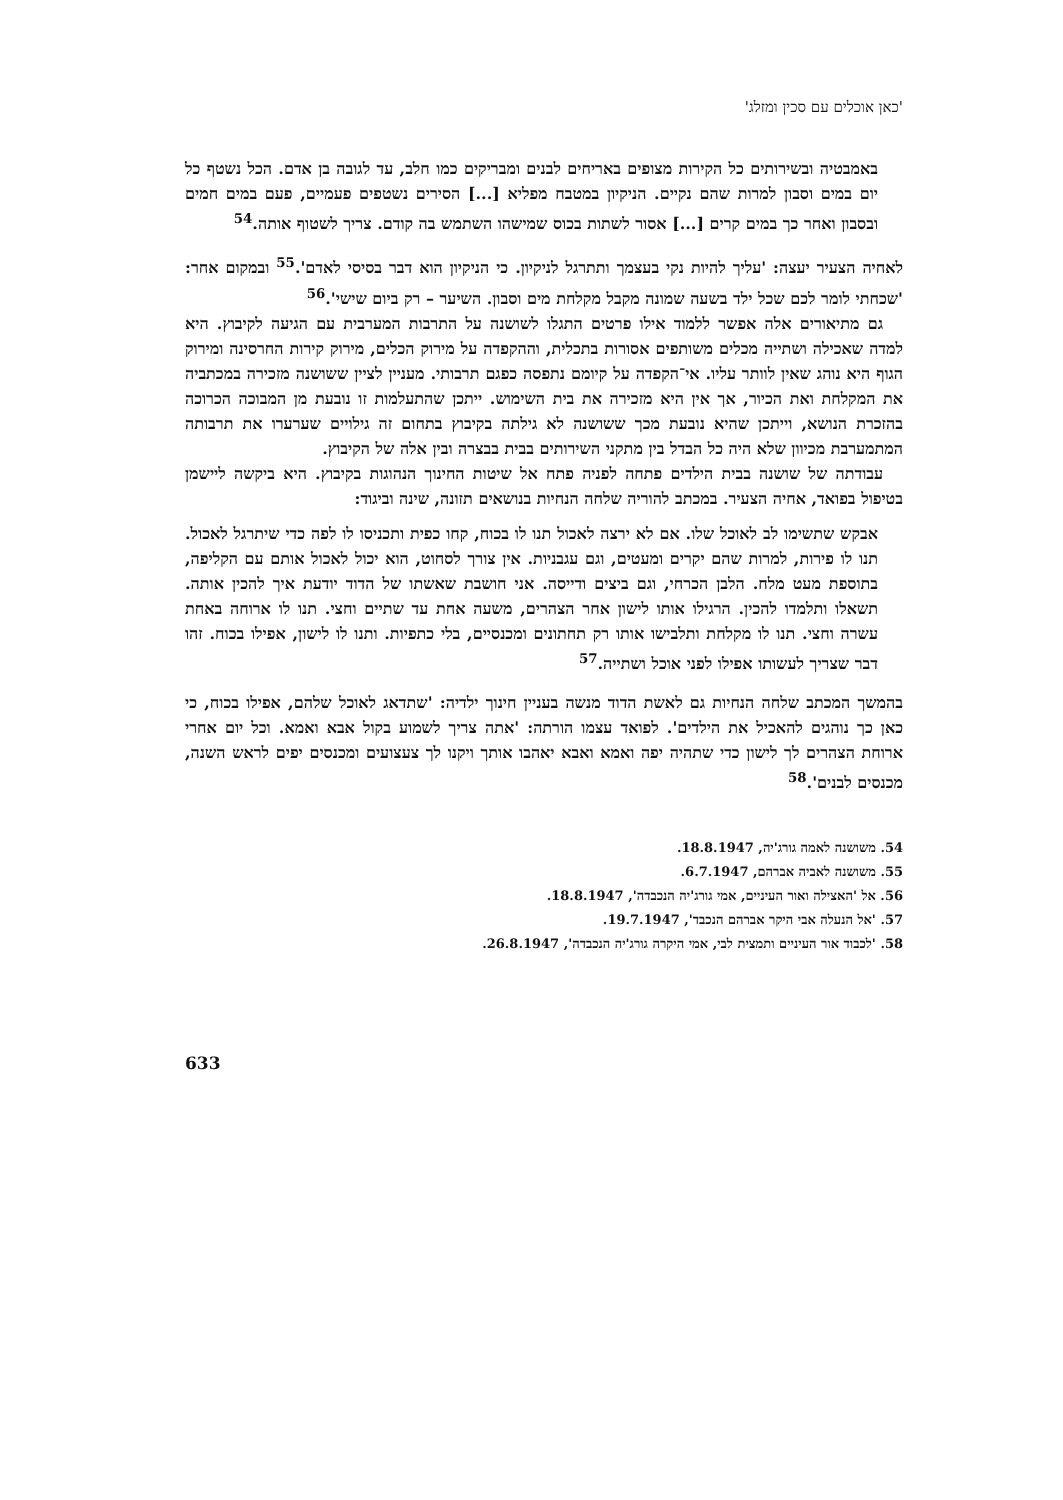'כאן אוכלים עם סכין ומזלג'
באמבטיה ובשירותים כל הקירות מצופים באריחים לבנים ומבריקים כמו חלב, עד לגובה בן אדם. הכל נשטף כל יום במים וסבון למרות שהם נקיים. הניקיון במטבח מפליא [...] הסירים נשטפים פעמיים, פעם במים חמים ובסבון ואחר כך במים קרים [...] אסור לשתות בכוס שמישהו השתמש בה קודם. צריך לשטוף אותה.<sup>54</sup>
לאחיה הצעיר יעצה: 'עליך להיות נקי בעצמך ותתרגל לניקיון. כי הניקיון הוא דבר בסיסי לאדם'.<sup>55</sup> ובמקום אחר: 'שכחתי לומר לכם שכל ילד בשעה שמונה מקבל מקלחת מים וסבון. השיער – רק ביום שישי'.<sup>56</sup>
גם מתיאורים אלה אפשר ללמוד אילו פרטים התגלו לשושנה על התרבות המערבית עם הגיעה לקיבוץ. היא למדה שאכילה ושתייה מכלים משותפים אסורות בתכלית, וההקפדה על מירוק הכלים, מירוק קירות החרסינה ומירוק הגוף היא נוהג שאין לוותר עליו. אי־הקפדה על קיומם נתפסה כפגם תרבותי. מעניין לציין ששושנה מזכירה במכתביה את המקלחת ואת הכיור, אך אין היא מזכירה את בית השימוש. ייתכן שהתעלמות זו נובעת מן המבוכה הכרוכה בהזכרת הנושא, וייתכן שהיא נובעת מכך ששושנה לא גילתה בקיבוץ בתחום זה גילויים שערערו את תרבותה המתמערבת מכיוון שלא היה כל הבדל בין מתקני השירותים בבית בבצרה ובין אלה של הקיבוץ.
עבודתה של שושנה בבית הילדים פתחה לפניה פתח אל שיטות החינוך הנהוגות בקיבוץ. היא ביקשה ליישמן בטיפול בפואד, אחיה הצעיר. במכתב להוריה שלחה הנחיות בנושאים תזונה, שינה וביגוד:
אבקש שתשימו לב לאוכל שלו. אם לא ירצה לאכול תנו לו בכוח, קחו כפית ותכניסו לו לפה כדי שיתרגל לאכול. תנו לו פירות, למרות שהם יקרים ומעטים, וגם עגבניות. אין צורך לסחוט, הוא יכול לאכול אותם עם הקליפה, בתוספת מעט מלח. הלבן הכרחי, וגם ביצים ודייסה. אני חושבת שאשתו של הדוד יודעת איך להכין אותה. תשאלו ותלמדו להכין. הרגילו אותו לישון אחר הצהרים, משעה אחת עד שתיים וחצי. תנו לו ארוחה באחת עשרה וחצי. תנו לו מקלחת ותלבישו אותו רק תחתונים ומכנסיים, בלי כתפיות. ותנו לו לישון, אפילו בכוח. זהו דבר שצריך לעשותו אפילו לפני אוכל ושתייה.<sup>57</sup>
בהמשך המכתב שלחה הנחיות גם לאשת הדוד מנשה בעניין חינוך ילדיה: 'שתדאג לאוכל שלהם, אפילו בכוח, כי כאן כך נוהגים להאכיל את הילדים'. לפואד עצמו הורתה: 'אתה צריך לשמוע בקול אבא ואמא. וכל יום אחרי ארוחת הצהרים לך לישון כדי שתהיה יפה ואמא ואבא יאהבו אותך ויקנו לך צעצועים ומכנסים יפים לראש השנה, מכנסים לבנים'.<sup>58</sup>
54. משושנה לאמה גורג'יה, 18.8.1947.
55. משושנה לאביה אברהם, 6.7.1947.
56. אל 'האצילה ואור העיניים, אמי גורג'יה הנכבדה', 18.8.1947.
57. 'אל הנעלה אבי היקר אברהם הנכבד', 19.7.1947.
58. 'לכבוד אור העיניים ותמצית לבי, אמי היקרה גורג'יה הנכבדה', 26.8.1947.
633